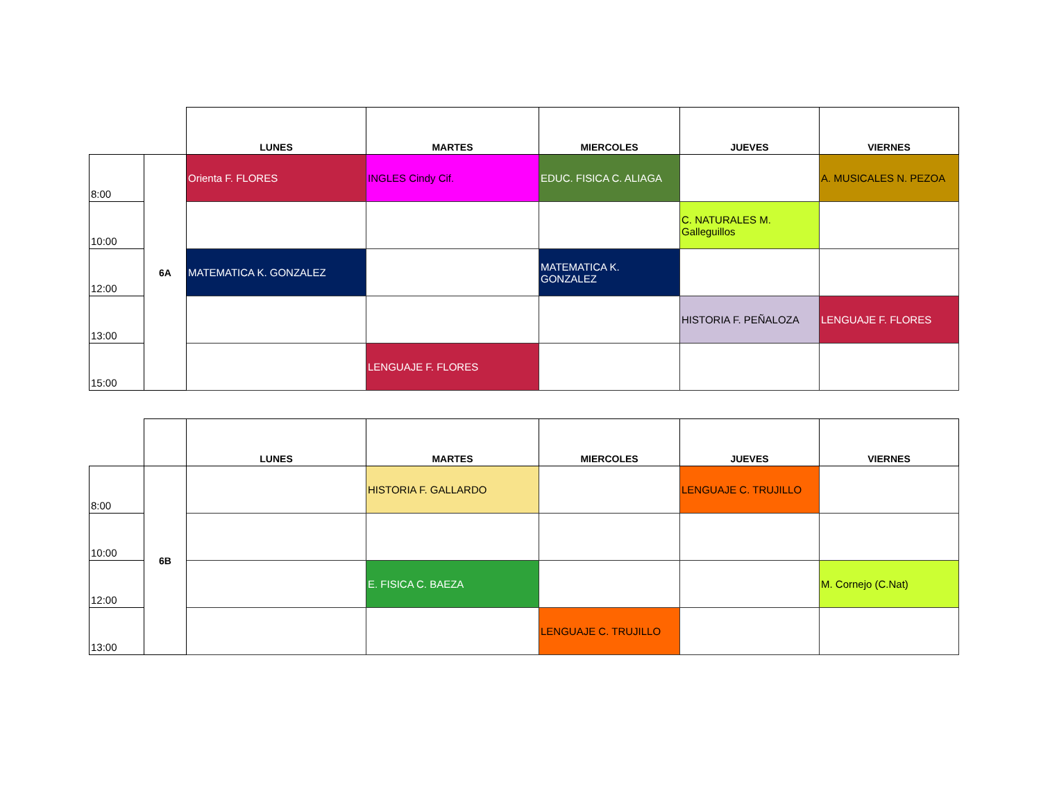| | | LUNES | MARTES | MIERCOLES | JUEVES | VIERNES |
| --- | --- | --- | --- | --- | --- | --- |
| 8:00 | 6A | Orienta F. FLORES | INGLES Cindy Cif. | EDUC. FISICA C. ALIAGA | | A. MUSICALES N. PEZOA |
| 10:00 | | | | | C. NATURALES M. Galleguillos | |
| 12:00 | | MATEMATICA K. GONZALEZ | | MATEMATICA K. GONZALEZ | | |
| 13:00 | | | | | HISTORIA F. PEÑALOZA | LENGUAJE F. FLORES |
| 15:00 | | | LENGUAJE F. FLORES | | | |
| | | LUNES | MARTES | MIERCOLES | JUEVES | VIERNES |
| --- | --- | --- | --- | --- | --- | --- |
| 8:00 | 6B | | HISTORIA F. GALLARDO | | LENGUAJE C. TRUJILLO | |
| 10:00 | | | | | | |
| 12:00 | | | E. FISICA C. BAEZA | | | M. Cornejo (C.Nat) |
| 13:00 | | | | LENGUAJE C. TRUJILLO | | |